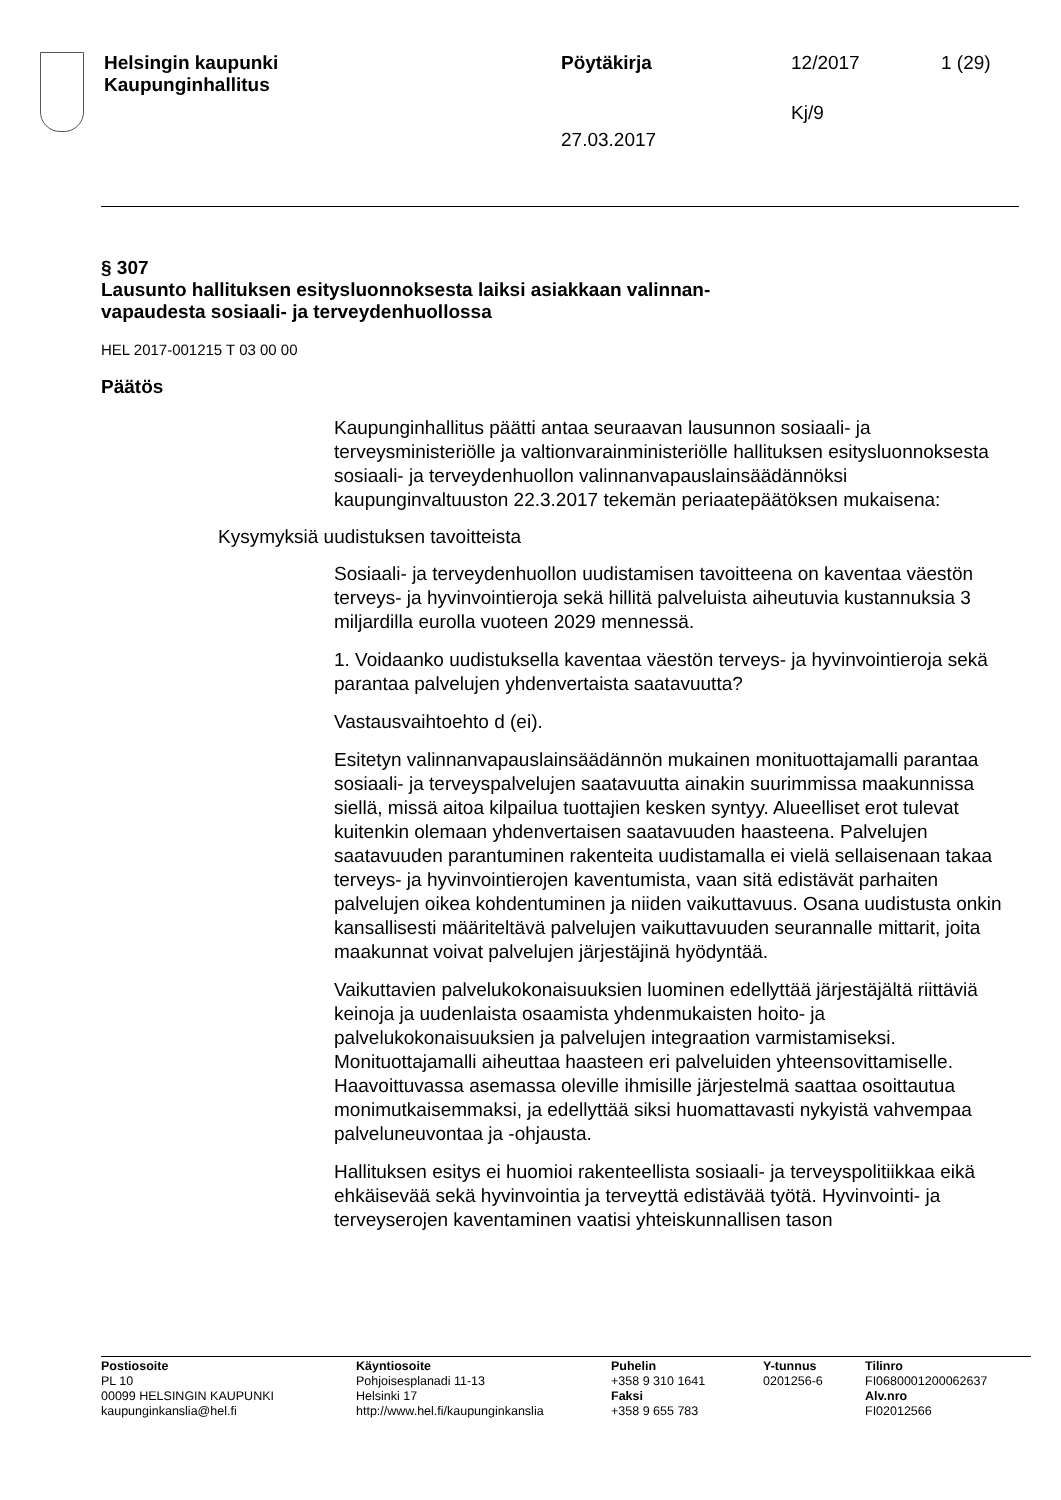Helsingin kaupunki
Kaupunginhallitus
Pöytäkirja
27.03.2017
12/2017
Kj/9
1 (29)
§ 307
Lausunto hallituksen esitysluonnoksesta laiksi asiakkaan valinnan-
vapaudesta sosiaali- ja terveydenhuollossa
HEL 2017-001215 T 03 00 00
Päätös
Kaupunginhallitus päätti antaa seuraavan lausunnon sosiaali- ja terveysministeriölle ja valtionvarainministeriölle hallituksen esitysluonnoksesta sosiaali- ja terveydenhuollon valinnanvapauslainsäädännöksi kaupunginvaltuuston 22.3.2017 tekemän periaatepäätöksen mukaisena:
Kysymyksiä uudistuksen tavoitteista
Sosiaali- ja terveydenhuollon uudistamisen tavoitteena on kaventaa väestön terveys- ja hyvinvointieroja sekä hillitä palveluista aiheutuvia kustannuksia 3 miljardilla eurolla vuoteen 2029 mennessä.
1. Voidaanko uudistuksella kaventaa väestön terveys- ja hyvinvointieroja sekä parantaa palvelujen yhdenvertaista saatavuutta?
Vastausvaihtoehto d (ei).
Esitetyn valinnanvapauslainsäädännön mukainen monituottajamalli parantaa sosiaali- ja terveyspalvelujen saatavuutta ainakin suurimmissa maakunnissa siellä, missä aitoa kilpailua tuottajien kesken syntyy. Alueelliset erot tulevat kuitenkin olemaan yhdenvertaisen saatavuuden haasteena. Palvelujen saatavuuden parantuminen rakenteita uudistamalla ei vielä sellaisenaan takaa terveys- ja hyvinvointierojen kaventumista, vaan sitä edistävät parhaiten palvelujen oikea kohdentuminen ja niiden vaikuttavuus. Osana uudistusta onkin kansallisesti määriteltävä palvelujen vaikuttavuuden seurannalle mittarit, joita maakunnat voivat palvelujen järjestäjinä hyödyntää.
Vaikuttavien palvelukokonaisuuksien luominen edellyttää järjestäjältä riittäviä keinoja ja uudenlaista osaamista yhdenmukaisten hoito- ja palvelukokonaisuuksien ja palvelujen integraation varmistamiseksi. Monituottajamalli aiheuttaa haasteen eri palveluiden yhteensovittamiselle. Haavoittuvassa asemassa oleville ihmisille järjestelmä saattaa osoittautua monimutkaisemmaksi, ja edellyttää siksi huomattavasti nykyistä vahvempaa palveluneuvontaa ja -ohjausta.
Hallituksen esitys ei huomioi rakenteellista sosiaali- ja terveyspolitiikkaa eikä ehkäisevää sekä hyvinvointia ja terveyttä edistävää työtä. Hyvinvointi- ja terveyserojen kaventaminen vaatisi yhteiskunnallisen tason
Postiosoite
PL 10
00099 HELSINGIN KAUPUNKI
kaupunginkanslia@hel.fi
Käyntiosoite
Pohjoisesplanadi 11-13
Helsinki 17
http://www.hel.fi/kaupunginkanslia
Puhelin
+358 9 310 1641
Faksi
+358 9 655 783
Y-tunnus
0201256-6
Tilinro
FI0680001200062637
Alv.nro
FI02012566